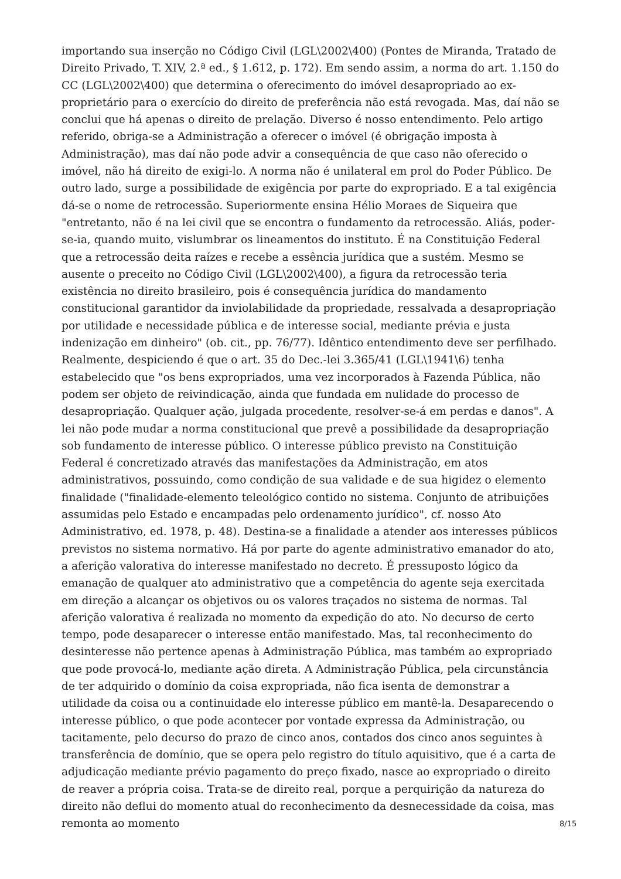importando sua inserção no Código Civil (LGL\2002\400) (Pontes de Miranda, Tratado de Direito Privado, T. XIV, 2.ª ed., § 1.612, p. 172). Em sendo assim, a norma do art. 1.150 do CC (LGL\2002\400) que determina o oferecimento do imóvel desapropriado ao ex-proprietário para o exercício do direito de preferência não está revogada. Mas, daí não se conclui que há apenas o direito de prelação. Diverso é nosso entendimento. Pelo artigo referido, obriga-se a Administração a oferecer o imóvel (é obrigação imposta à Administração), mas daí não pode advir a consequência de que caso não oferecido o imóvel, não há direito de exigi-lo. A norma não é unilateral em prol do Poder Público. De outro lado, surge a possibilidade de exigência por parte do expropriado. E a tal exigência dá-se o nome de retrocessão. Superiormente ensina Hélio Moraes de Siqueira que "entretanto, não é na lei civil que se encontra o fundamento da retrocessão. Aliás, poder-se-ia, quando muito, vislumbrar os lineamentos do instituto. É na Constituição Federal que a retrocessão deita raízes e recebe a essência jurídica que a sustém. Mesmo se ausente o preceito no Código Civil (LGL\2002\400), a figura da retrocessão teria existência no direito brasileiro, pois é consequência jurídica do mandamento constitucional garantidor da inviolabilidade da propriedade, ressalvada a desapropriação por utilidade e necessidade pública e de interesse social, mediante prévia e justa indenização em dinheiro" (ob. cit., pp. 76/77). Idêntico entendimento deve ser perfilhado. Realmente, despiciendo é que o art. 35 do Dec.-lei 3.365/41 (LGL\1941\6) tenha estabelecido que "os bens expropriados, uma vez incorporados à Fazenda Pública, não podem ser objeto de reivindicação, ainda que fundada em nulidade do processo de desapropriação. Qualquer ação, julgada procedente, resolver-se-á em perdas e danos". A lei não pode mudar a norma constitucional que prevê a possibilidade da desapropriação sob fundamento de interesse público. O interesse público previsto na Constituição Federal é concretizado através das manifestações da Administração, em atos administrativos, possuindo, como condição de sua validade e de sua higidez o elemento finalidade ("finalidade-elemento teleológico contido no sistema. Conjunto de atribuições assumidas pelo Estado e encampadas pelo ordenamento jurídico", cf. nosso Ato Administrativo, ed. 1978, p. 48). Destina-se a finalidade a atender aos interesses públicos previstos no sistema normativo. Há por parte do agente administrativo emanador do ato, a aferição valorativa do interesse manifestado no decreto. É pressuposto lógico da emanação de qualquer ato administrativo que a competência do agente seja exercitada em direção a alcançar os objetivos ou os valores traçados no sistema de normas. Tal aferição valorativa é realizada no momento da expedição do ato. No decurso de certo tempo, pode desaparecer o interesse então manifestado. Mas, tal reconhecimento do desinteresse não pertence apenas à Administração Pública, mas também ao expropriado que pode provocá-lo, mediante ação direta. A Administração Pública, pela circunstância de ter adquirido o domínio da coisa expropriada, não fica isenta de demonstrar a utilidade da coisa ou a continuidade elo interesse público em mantê-la. Desaparecendo o interesse público, o que pode acontecer por vontade expressa da Administração, ou tacitamente, pelo decurso do prazo de cinco anos, contados dos cinco anos seguintes à transferência de domínio, que se opera pelo registro do título aquisitivo, que é a carta de adjudicação mediante prévio pagamento do preço fixado, nasce ao expropriado o direito de reaver a própria coisa. Trata-se de direito real, porque a perquirição da natureza do direito não deflui do momento atual do reconhecimento da desnecessidade da coisa, mas remonta ao momento
8/15